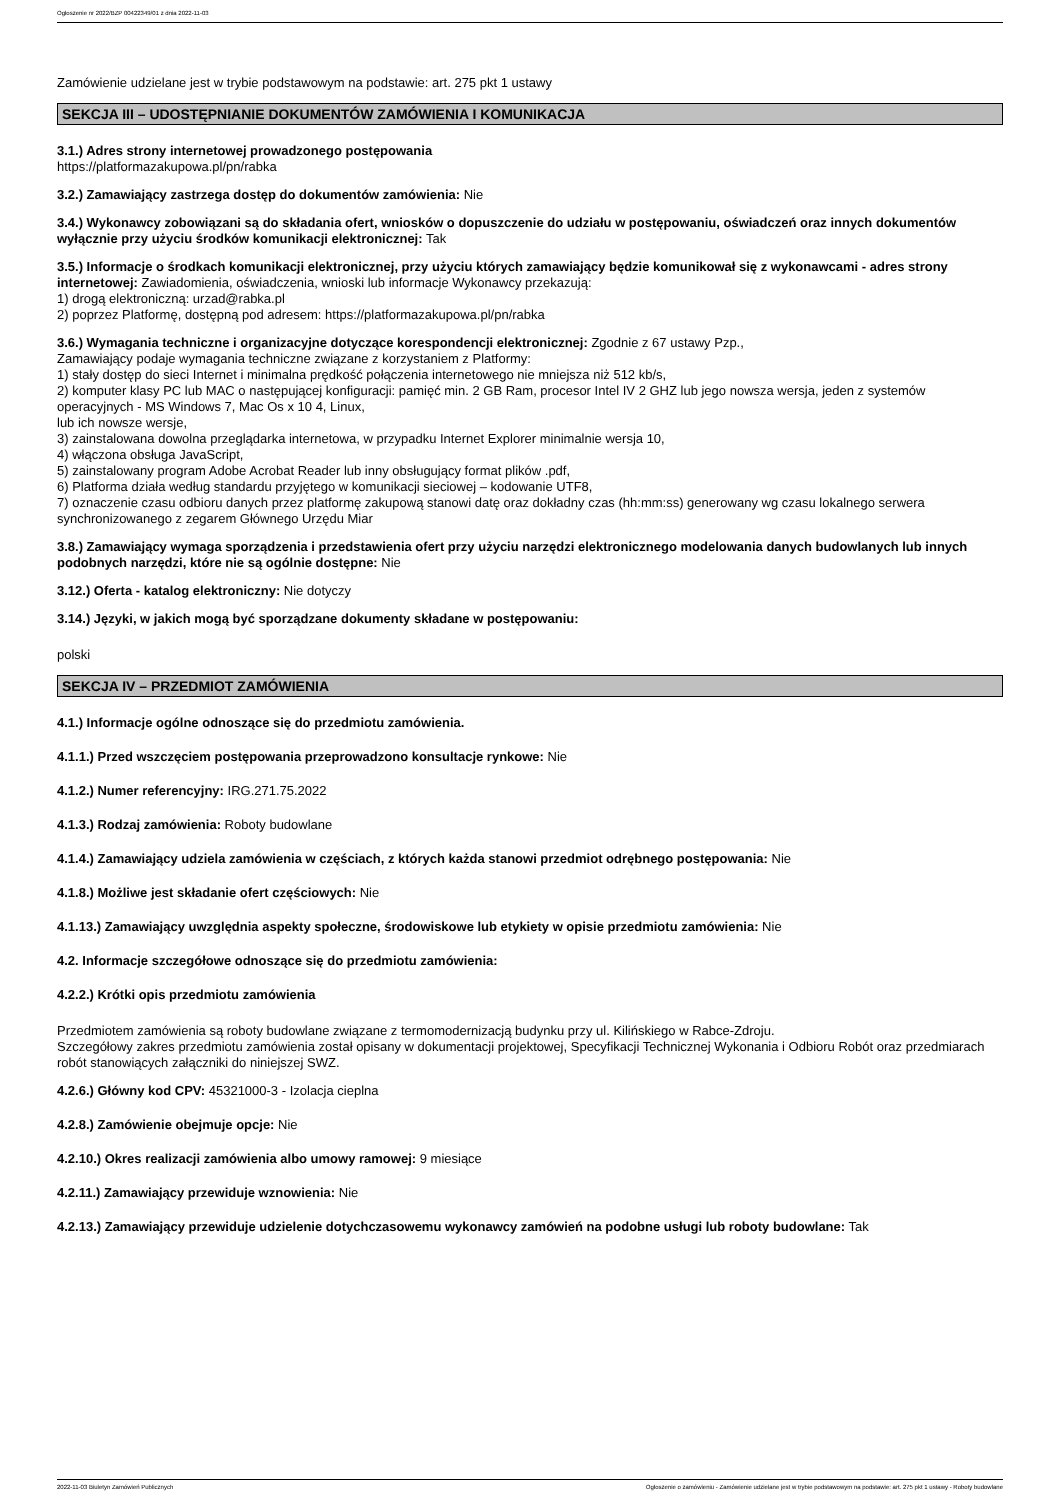Ogłoszenie nr 2022/BZP 00422349/01 z dnia 2022-11-03
Zamówienie udzielane jest w trybie podstawowym na podstawie: art. 275 pkt 1 ustawy
SEKCJA III – UDOSTĘPNIANIE DOKUMENTÓW ZAMÓWIENIA I KOMUNIKACJA
3.1.) Adres strony internetowej prowadzonego postępowania
https://platformazakupowa.pl/pn/rabka
3.2.) Zamawiający zastrzega dostęp do dokumentów zamówienia: Nie
3.4.) Wykonawcy zobowiązani są do składania ofert, wniosków o dopuszczenie do udziału w postępowaniu, oświadczeń oraz innych dokumentów wyłącznie przy użyciu środków komunikacji elektronicznej: Tak
3.5.) Informacje o środkach komunikacji elektronicznej, przy użyciu których zamawiający będzie komunikował się z wykonawcami - adres strony internetowej: Zawiadomienia, oświadczenia, wnioski lub informacje Wykonawcy przekazują:
1) drogą elektroniczną: urzad@rabka.pl
2) poprzez Platformę, dostępną pod adresem: https://platformazakupowa.pl/pn/rabka
3.6.) Wymagania techniczne i organizacyjne dotyczące korespondencji elektronicznej: Zgodnie z 67 ustawy Pzp.,
Zamawiający podaje wymagania techniczne związane z korzystaniem z Platformy:
1) stały dostęp do sieci Internet i minimalna prędkość połączenia internetowego nie mniejsza niż 512 kb/s,
2) komputer klasy PC lub MAC o następującej konfiguracji: pamięć min. 2 GB Ram, procesor Intel IV 2 GHZ lub jego nowsza wersja, jeden z systemów operacyjnych - MS Windows 7, Mac Os x 10 4, Linux,
lub ich nowsze wersje,
3) zainstalowana dowolna przeglądarka internetowa, w przypadku Internet Explorer minimalnie wersja 10,
4) włączona obsługa JavaScript,
5) zainstalowany program Adobe Acrobat Reader lub inny obsługujący format plików .pdf,
6) Platforma działa według standardu przyjętego w komunikacji sieciowej – kodowanie UTF8,
7) oznaczenie czasu odbioru danych przez platformę zakupową stanowi datę oraz dokładny czas (hh:mm:ss) generowany wg czasu lokalnego serwera synchronizowanego z zegarem Głównego Urzędu Miar
3.8.) Zamawiający wymaga sporządzenia i przedstawienia ofert przy użyciu narzędzi elektronicznego modelowania danych budowlanych lub innych podobnych narzędzi, które nie są ogólnie dostępne: Nie
3.12.) Oferta - katalog elektroniczny: Nie dotyczy
3.14.) Języki, w jakich mogą być sporządzane dokumenty składane w postępowaniu:
polski
SEKCJA IV – PRZEDMIOT ZAMÓWIENIA
4.1.) Informacje ogólne odnoszące się do przedmiotu zamówienia.
4.1.1.) Przed wszczęciem postępowania przeprowadzono konsultacje rynkowe: Nie
4.1.2.) Numer referencyjny: IRG.271.75.2022
4.1.3.) Rodzaj zamówienia: Roboty budowlane
4.1.4.) Zamawiający udziela zamówienia w częściach, z których każda stanowi przedmiot odrębnego postępowania: Nie
4.1.8.) Możliwe jest składanie ofert częściowych: Nie
4.1.13.) Zamawiający uwzględnia aspekty społeczne, środowiskowe lub etykiety w opisie przedmiotu zamówienia: Nie
4.2. Informacje szczegółowe odnoszące się do przedmiotu zamówienia:
4.2.2.) Krótki opis przedmiotu zamówienia
Przedmiotem zamówienia są roboty budowlane związane z termomodernizacją budynku przy ul. Kilińskiego w Rabce-Zdroju.
Szczegółowy zakres przedmiotu zamówienia został opisany w dokumentacji projektowej, Specyfikacji Technicznej Wykonania i Odbioru Robót oraz przedmiarach robót stanowiących załączniki do niniejszej SWZ.
4.2.6.) Główny kod CPV: 45321000-3 - Izolacja cieplna
4.2.8.) Zamówienie obejmuje opcje: Nie
4.2.10.) Okres realizacji zamówienia albo umowy ramowej: 9 miesiące
4.2.11.) Zamawiający przewiduje wznowienia: Nie
4.2.13.) Zamawiający przewiduje udzielenie dotychczasowemu wykonawcy zamówień na podobne usługi lub roboty budowlane: Tak
2022-11-03 Biuletyn Zamówień Publicznych Ogłoszenie o zamówieniu - Zamówienie udzielane jest w trybie podstawowym na podstawie: art. 275 pkt 1 ustawy - Roboty budowlane